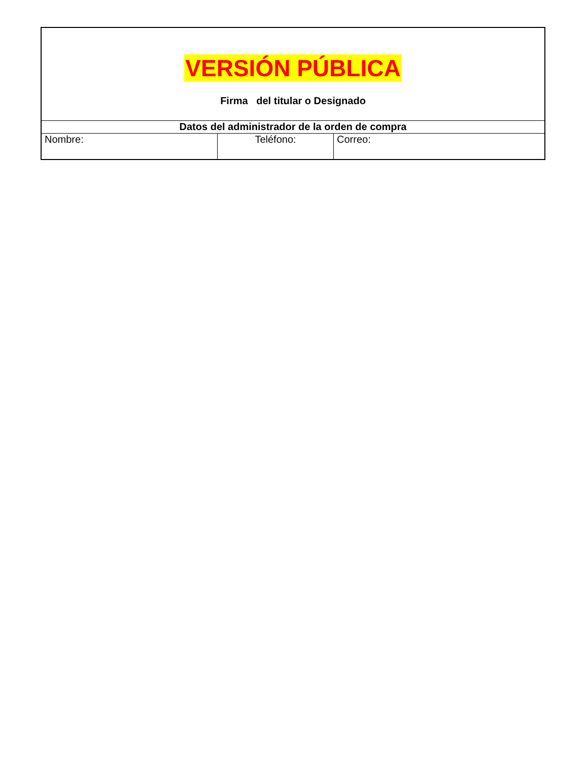| VERSIÓN PÚBLICA Firma del titular o Designado | | |
| Datos del administrador de la orden de compra | | |
| Nombre: | Teléfono: | Correo: |